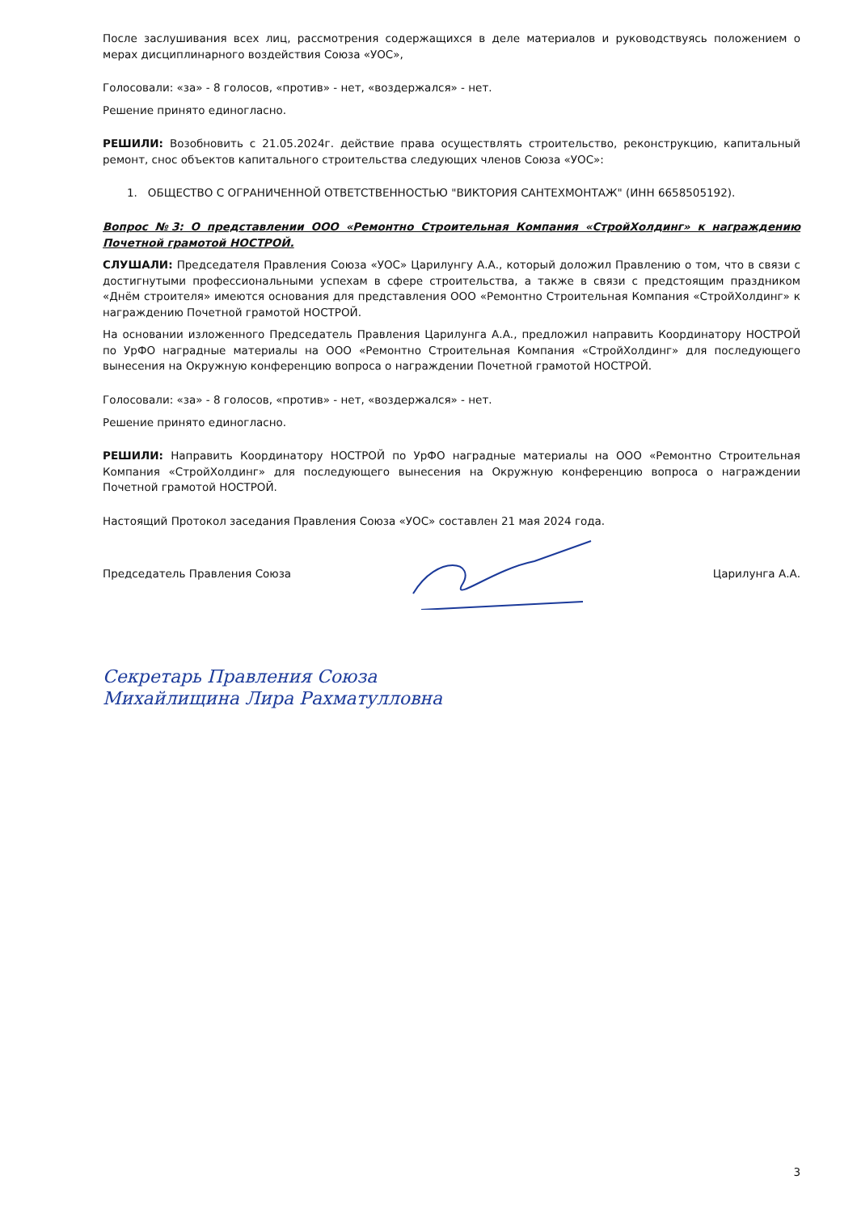После заслушивания всех лиц, рассмотрения содержащихся в деле материалов и руководствуясь положением о мерах дисциплинарного воздействия Союза «УОС»,
Голосовали: «за» - 8 голосов, «против» - нет, «воздержался» - нет.
Решение принято единогласно.
РЕШИЛИ: Возобновить с 21.05.2024г. действие права осуществлять строительство, реконструкцию, капитальный ремонт, снос объектов капитального строительства следующих членов Союза «УОС»:
1. ОБЩЕСТВО С ОГРАНИЧЕННОЙ ОТВЕТСТВЕННОСТЬЮ "ВИКТОРИЯ САНТЕХМОНТАЖ" (ИНН 6658505192).
Вопрос №3: О представлении ООО «Ремонтно Строительная Компания «СтройХолдинг» к награждению Почетной грамотой НОСТРОЙ.
СЛУШАЛИ: Председателя Правления Союза «УОС» Царилунгу А.А., который доложил Правлению о том, что в связи с достигнутыми профессиональными успехам в сфере строительства, а также в связи с предстоящим праздником «Днём строителя» имеются основания для представления ООО «Ремонтно Строительная Компания «СтройХолдинг» к награждению Почетной грамотой НОСТРОЙ.
На основании изложенного Председатель Правления Царилунга А.А., предложил направить Координатору НОСТРОЙ по УрФО наградные материалы на ООО «Ремонтно Строительная Компания «СтройХолдинг» для последующего вынесения на Окружную конференцию вопроса о награждении Почетной грамотой НОСТРОЙ.
Голосовали: «за» - 8 голосов, «против» - нет, «воздержался» - нет.
Решение принято единогласно.
РЕШИЛИ: Направить Координатору НОСТРОЙ по УрФО наградные материалы на ООО «Ремонтно Строительная Компания «СтройХолдинг» для последующего вынесения на Окружную конференцию вопроса о награждении Почетной грамотой НОСТРОЙ.
Настоящий Протокол заседания Правления Союза «УОС» составлен 21 мая 2024 года.
Председатель Правления Союза Царилунга А.А.
Секретарь Правления Союза
Михайлищина Лира Рахматулловна
3